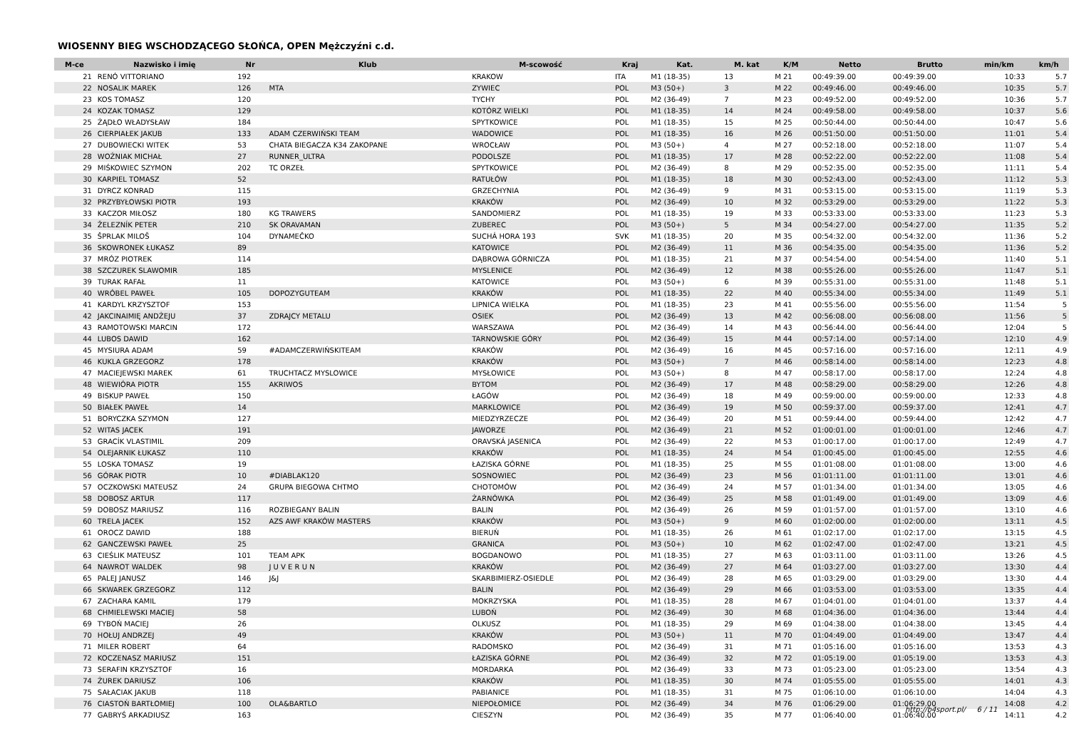WIOSENNY BIEG WSCHODZĄCEGO SŁOŃCA, OPEN Mężczyźni c.d.
| M-ce | Nazwisko i imię | Nr | Klub | M-scowość | Kraj | Kat. | M. kat | K/M | Netto | Brutto | min/km | km/h |
| --- | --- | --- | --- | --- | --- | --- | --- | --- | --- | --- | --- | --- |
| 21 | RENÓ VITTORIANO | 192 | | KRAKOW | ITA | M1 (18-35) | 13 | M 21 | 00:49:39.00 | 00:49:39.00 | 10:33 | 5.7 |
| 22 | NOSALIK MAREK | 126 | MTA | ZYWIEC | POL | M3 (50+) | 3 | M 22 | 00:49:46.00 | 00:49:46.00 | 10:35 | 5.7 |
| 23 | KOS TOMASZ | 120 | | TYCHY | POL | M2 (36-49) | 7 | M 23 | 00:49:52.00 | 00:49:52.00 | 10:36 | 5.7 |
| 24 | KOZAK TOMASZ | 129 | | KOTÓRZ WIELKI | POL | M1 (18-35) | 14 | M 24 | 00:49:58.00 | 00:49:58.00 | 10:37 | 5.6 |
| 25 | ŻĄDŁO WŁADYSŁAW | 184 | | SPYTKOWICE | POL | M1 (18-35) | 15 | M 25 | 00:50:44.00 | 00:50:44.00 | 10:47 | 5.6 |
| 26 | CIERPIAŁEK JAKUB | 133 | ADAM CZERWIŃSKI TEAM | WADOWICE | POL | M1 (18-35) | 16 | M 26 | 00:51:50.00 | 00:51:50.00 | 11:01 | 5.4 |
| 27 | DUBOWIECKI WITEK | 53 | CHATA BIEGACZA K34 ZAKOPANE | WROCŁAW | POL | M3 (50+) | 4 | M 27 | 00:52:18.00 | 00:52:18.00 | 11:07 | 5.4 |
| 28 | WOŹNIAK MICHAŁ | 27 | RUNNER_ULTRA | PODOLSZE | POL | M1 (18-35) | 17 | M 28 | 00:52:22.00 | 00:52:22.00 | 11:08 | 5.4 |
| 29 | MIŚKOWIEC SZYMON | 202 | TC ORZEŁ | SPYTKOWICE | POL | M2 (36-49) | 8 | M 29 | 00:52:35.00 | 00:52:35.00 | 11:11 | 5.4 |
| 30 | KARPIEL TOMASZ | 52 | | RATUŁÓW | POL | M1 (18-35) | 18 | M 30 | 00:52:43.00 | 00:52:43.00 | 11:12 | 5.3 |
| 31 | DYRCZ KONRAD | 115 | | GRZECHYNIA | POL | M2 (36-49) | 9 | M 31 | 00:53:15.00 | 00:53:15.00 | 11:19 | 5.3 |
| 32 | PRZYBYŁOWSKI PIOTR | 193 | | KRAKÓW | POL | M2 (36-49) | 10 | M 32 | 00:53:29.00 | 00:53:29.00 | 11:22 | 5.3 |
| 33 | KACZOR MIŁOSZ | 180 | KG TRAWERS | SANDOMIERZ | POL | M1 (18-35) | 19 | M 33 | 00:53:33.00 | 00:53:33.00 | 11:23 | 5.3 |
| 34 | ŽELEZNÍK PETER | 210 | SK ORAVAMAN | ZUBEREC | POL | M3 (50+) | 5 | M 34 | 00:54:27.00 | 00:54:27.00 | 11:35 | 5.2 |
| 35 | ŠPRLAK MILOŠ | 104 | DYNAMEČKO | SUCHÁ HORA 193 | SVK | M1 (18-35) | 20 | M 35 | 00:54:32.00 | 00:54:32.00 | 11:36 | 5.2 |
| 36 | SKOWRONEK ŁUKASZ | 89 | | KATOWICE | POL | M2 (36-49) | 11 | M 36 | 00:54:35.00 | 00:54:35.00 | 11:36 | 5.2 |
| 37 | MRÓZ PIOTREK | 114 | | DĄBROWA GÓRNICZA | POL | M1 (18-35) | 21 | M 37 | 00:54:54.00 | 00:54:54.00 | 11:40 | 5.1 |
| 38 | SZCZUREK SLAWOMIR | 185 | | MYSLENICE | POL | M2 (36-49) | 12 | M 38 | 00:55:26.00 | 00:55:26.00 | 11:47 | 5.1 |
| 39 | TURAK RAFAŁ | 11 | | KATOWICE | POL | M3 (50+) | 6 | M 39 | 00:55:31.00 | 00:55:31.00 | 11:48 | 5.1 |
| 40 | WRÓBEL PAWEŁ | 105 | DOPOZYGUTEAM | KRAKÓW | POL | M1 (18-35) | 22 | M 40 | 00:55:34.00 | 00:55:34.00 | 11:49 | 5.1 |
| 41 | KARDYL KRZYSZTOF | 153 | | LIPNICA WIELKA | POL | M1 (18-35) | 23 | M 41 | 00:55:56.00 | 00:55:56.00 | 11:54 | 5 |
| 42 | JAKCINAIMIĘ ANDŻEJU | 37 | ZDRAJCY METALU | OSIEK | POL | M2 (36-49) | 13 | M 42 | 00:56:08.00 | 00:56:08.00 | 11:56 | 5 |
| 43 | RAMOTOWSKI MARCIN | 172 | | WARSZAWA | POL | M2 (36-49) | 14 | M 43 | 00:56:44.00 | 00:56:44.00 | 12:04 | 5 |
| 44 | LUBOS DAWID | 162 | | TARNOWSKIE GÓRY | POL | M2 (36-49) | 15 | M 44 | 00:57:14.00 | 00:57:14.00 | 12:10 | 4.9 |
| 45 | MYSIURA ADAM | 59 | #ADAMCZERWIŃSKITEAM | KRAKÓW | POL | M2 (36-49) | 16 | M 45 | 00:57:16.00 | 00:57:16.00 | 12:11 | 4.9 |
| 46 | KUKLA GRZEGORZ | 178 | | KRAKÓW | POL | M3 (50+) | 7 | M 46 | 00:58:14.00 | 00:58:14.00 | 12:23 | 4.8 |
| 47 | MACIEJEWSKI MAREK | 61 | TRUCHTACZ MYSLOWICE | MYSŁOWICE | POL | M3 (50+) | 8 | M 47 | 00:58:17.00 | 00:58:17.00 | 12:24 | 4.8 |
| 48 | WIEWIÓRA PIOTR | 155 | AKRIWOS | BYTOM | POL | M2 (36-49) | 17 | M 48 | 00:58:29.00 | 00:58:29.00 | 12:26 | 4.8 |
| 49 | BISKUP PAWEŁ | 150 | | ŁAGÓW | POL | M2 (36-49) | 18 | M 49 | 00:59:00.00 | 00:59:00.00 | 12:33 | 4.8 |
| 50 | BIAŁEK PAWEŁ | 14 | | MARKLOWICE | POL | M2 (36-49) | 19 | M 50 | 00:59:37.00 | 00:59:37.00 | 12:41 | 4.7 |
| 51 | BORYCZKA SZYMON | 127 | | MIEDZYRZECZE | POL | M2 (36-49) | 20 | M 51 | 00:59:44.00 | 00:59:44.00 | 12:42 | 4.7 |
| 52 | WITAS JACEK | 191 | | JAWORZE | POL | M2 (36-49) | 21 | M 52 | 01:00:01.00 | 01:00:01.00 | 12:46 | 4.7 |
| 53 | GRACÍK VLASTIMIL | 209 | | ORAVSKÁ JASENICA | POL | M2 (36-49) | 22 | M 53 | 01:00:17.00 | 01:00:17.00 | 12:49 | 4.7 |
| 54 | OLEJARNIK ŁUKASZ | 110 | | KRAKÓW | POL | M1 (18-35) | 24 | M 54 | 01:00:45.00 | 01:00:45.00 | 12:55 | 4.6 |
| 55 | LOSKA TOMASZ | 19 | | ŁAZISKA GÓRNE | POL | M1 (18-35) | 25 | M 55 | 01:01:08.00 | 01:01:08.00 | 13:00 | 4.6 |
| 56 | GÓRAK PIOTR | 10 | #DIABLAK120 | SOSNOWIEC | POL | M2 (36-49) | 23 | M 56 | 01:01:11.00 | 01:01:11.00 | 13:01 | 4.6 |
| 57 | OCZKOWSKI MATEUSZ | 24 | GRUPA BIEGOWA CHTMO | CHOTOMÓW | POL | M2 (36-49) | 24 | M 57 | 01:01:34.00 | 01:01:34.00 | 13:05 | 4.6 |
| 58 | DOBOSZ ARTUR | 117 | | ŻARNÓWKA | POL | M2 (36-49) | 25 | M 58 | 01:01:49.00 | 01:01:49.00 | 13:09 | 4.6 |
| 59 | DOBOSZ MARIUSZ | 116 | ROZBIEGANY BALIN | BALIN | POL | M2 (36-49) | 26 | M 59 | 01:01:57.00 | 01:01:57.00 | 13:10 | 4.6 |
| 60 | TRELA JACEK | 152 | AZS AWF KRAKÓW MASTERS | KRAKÓW | POL | M3 (50+) | 9 | M 60 | 01:02:00.00 | 01:02:00.00 | 13:11 | 4.5 |
| 61 | OROCZ DAWID | 188 | | BIERUŃ | POL | M1 (18-35) | 26 | M 61 | 01:02:17.00 | 01:02:17.00 | 13:15 | 4.5 |
| 62 | GANCZEWSKI PAWEŁ | 25 | | GRANICA | POL | M3 (50+) | 10 | M 62 | 01:02:47.00 | 01:02:47.00 | 13:21 | 4.5 |
| 63 | CIEŚLIK MATEUSZ | 101 | TEAM APK | BOGDANOWO | POL | M1 (18-35) | 27 | M 63 | 01:03:11.00 | 01:03:11.00 | 13:26 | 4.5 |
| 64 | NAWROT WALDEK | 98 | J U V E R U N | KRAKÓW | POL | M2 (36-49) | 27 | M 64 | 01:03:27.00 | 01:03:27.00 | 13:30 | 4.4 |
| 65 | PALEJ JANUSZ | 146 | J&J | SKARBIMIERZ-OSIEDLE | POL | M2 (36-49) | 28 | M 65 | 01:03:29.00 | 01:03:29.00 | 13:30 | 4.4 |
| 66 | SKWAREK GRZEGORZ | 112 | | BALIN | POL | M2 (36-49) | 29 | M 66 | 01:03:53.00 | 01:03:53.00 | 13:35 | 4.4 |
| 67 | ZACHARA KAMIL | 179 | | MOKRZYSKA | POL | M1 (18-35) | 28 | M 67 | 01:04:01.00 | 01:04:01.00 | 13:37 | 4.4 |
| 68 | CHMIELEWSKI MACIEJ | 58 | | LUBOŃ | POL | M2 (36-49) | 30 | M 68 | 01:04:36.00 | 01:04:36.00 | 13:44 | 4.4 |
| 69 | TYBOŃ MACIEJ | 26 | | OLKUSZ | POL | M1 (18-35) | 29 | M 69 | 01:04:38.00 | 01:04:38.00 | 13:45 | 4.4 |
| 70 | HOŁUJ ANDRZEJ | 49 | | KRAKÓW | POL | M3 (50+) | 11 | M 70 | 01:04:49.00 | 01:04:49.00 | 13:47 | 4.4 |
| 71 | MILER ROBERT | 64 | | RADOMSKO | POL | M2 (36-49) | 31 | M 71 | 01:05:16.00 | 01:05:16.00 | 13:53 | 4.3 |
| 72 | KOCZENASZ MARIUSZ | 151 | | ŁAZISKA GÓRNE | POL | M2 (36-49) | 32 | M 72 | 01:05:19.00 | 01:05:19.00 | 13:53 | 4.3 |
| 73 | SERAFIN KRZYSZTOF | 16 | | MORDARKA | POL | M2 (36-49) | 33 | M 73 | 01:05:23.00 | 01:05:23.00 | 13:54 | 4.3 |
| 74 | ŻUREK DARIUSZ | 106 | | KRAKÓW | POL | M1 (18-35) | 30 | M 74 | 01:05:55.00 | 01:05:55.00 | 14:01 | 4.3 |
| 75 | SAŁACIAK JAKUB | 118 | | PABIANICE | POL | M1 (18-35) | 31 | M 75 | 01:06:10.00 | 01:06:10.00 | 14:04 | 4.3 |
| 76 | CIASTOŃ BARTŁOMIEJ | 100 | OLA&BARTLO | NIEPOŁOMICE | POL | M2 (36-49) | 34 | M 76 | 01:06:29.00 | 01:06:29.00 | 14:08 | 4.2 |
| 77 | GABRYŚ ARKADIUSZ | 163 | | CIESZYN | POL | M2 (36-49) | 35 | M 77 | 01:06:40.00 | 01:06:40.00 | 14:11 | 4.2 |
http://b4sport.pl/ 6 / 11